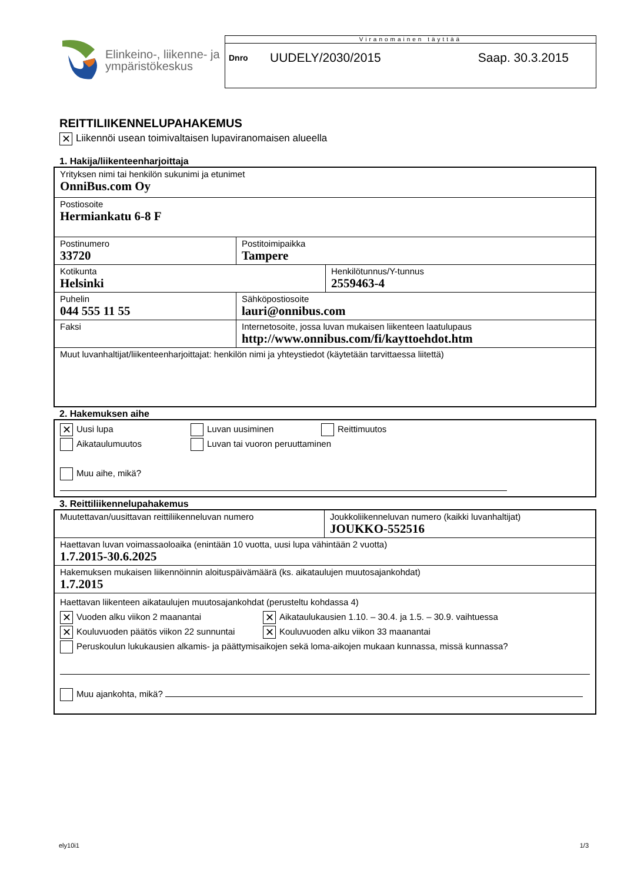Elinkeino-, liikenne- ja
ympäristökeskus
Viranomainen täyttää
Dnro UUDELY/2030/2015 Saap. 30.3.2015
REITTILIIKENNELUPAHAKEMUS
✕ Liikennöi usean toimivaltaisen lupaviranomaisen alueella
1. Hakija/liikenteenharjoittaja
| Yrityksen nimi tai henkilön sukunimi ja etunimet OnniBus.com Oy | | |
| Postiosoite Hermiankatu 6-8 F | | |
| Postinumero 33720 | Postitoimipaikka Tampere | |
| Kotikunta Helsinki | | Henkilötunnus/Y-tunnus 2559463-4 |
| Puhelin 044 555 11 55 | Sähköpostiosoite lauri@onnibus.com | |
| Faksi | Internetosoite, jossa luvan mukaisen liikenteen laatulupaus http://www.onnibus.com/fi/kayttoehdot.htm | |
| Muut luvanhaltijat/liikenteenharjoittajat: henkilön nimi ja yhteystiedot (käytetään tarvittaessa liitettä) | | |
2. Hakemuksen aihe
| ✕ Uusi lupa Luvan uusiminen Reittimuutos Aikataulumuutos Luvan tai vuoron peruuttaminen Muu aihe, mikä? |
3. Reittiliikennelupahakemus
| Muutettavan/uusittavan reittiliikenneluvan numero | Joukkoliikenneluvan numero (kaikki luvanhaltijat) JOUKKO-552516 |
| Haettavan luvan voimassaoloaika (enintään 10 vuotta, uusi lupa vähintään 2 vuotta) 1.7.2015-30.6.2025 | |
| Hakemuksen mukaisen liikennöinnin aloituspäivämäärä (ks. aikataulujen muutosajankohdat) 1.7.2015 | |
| Haettavan liikenteen aikataulujen muutosajankohdat (perusteltu kohdassa 4) ✕ Vuoden alku viikon 2 maanantai ✕ Aikataulukausien 1.10. – 30.4. ja 1.5. – 30.9. vaihtuessa ✕ Kouluvuoden päätös viikon 22 sunnuntai ✕ Kouluvuoden alku viikon 33 maanantai Peruskoulun lukukausien alkamis- ja päättymisaikojen sekä loma-aikojen mukaan kunnassa, missä kunnassa? Muu ajankohta, mikä? | |
ely10i1 1/3